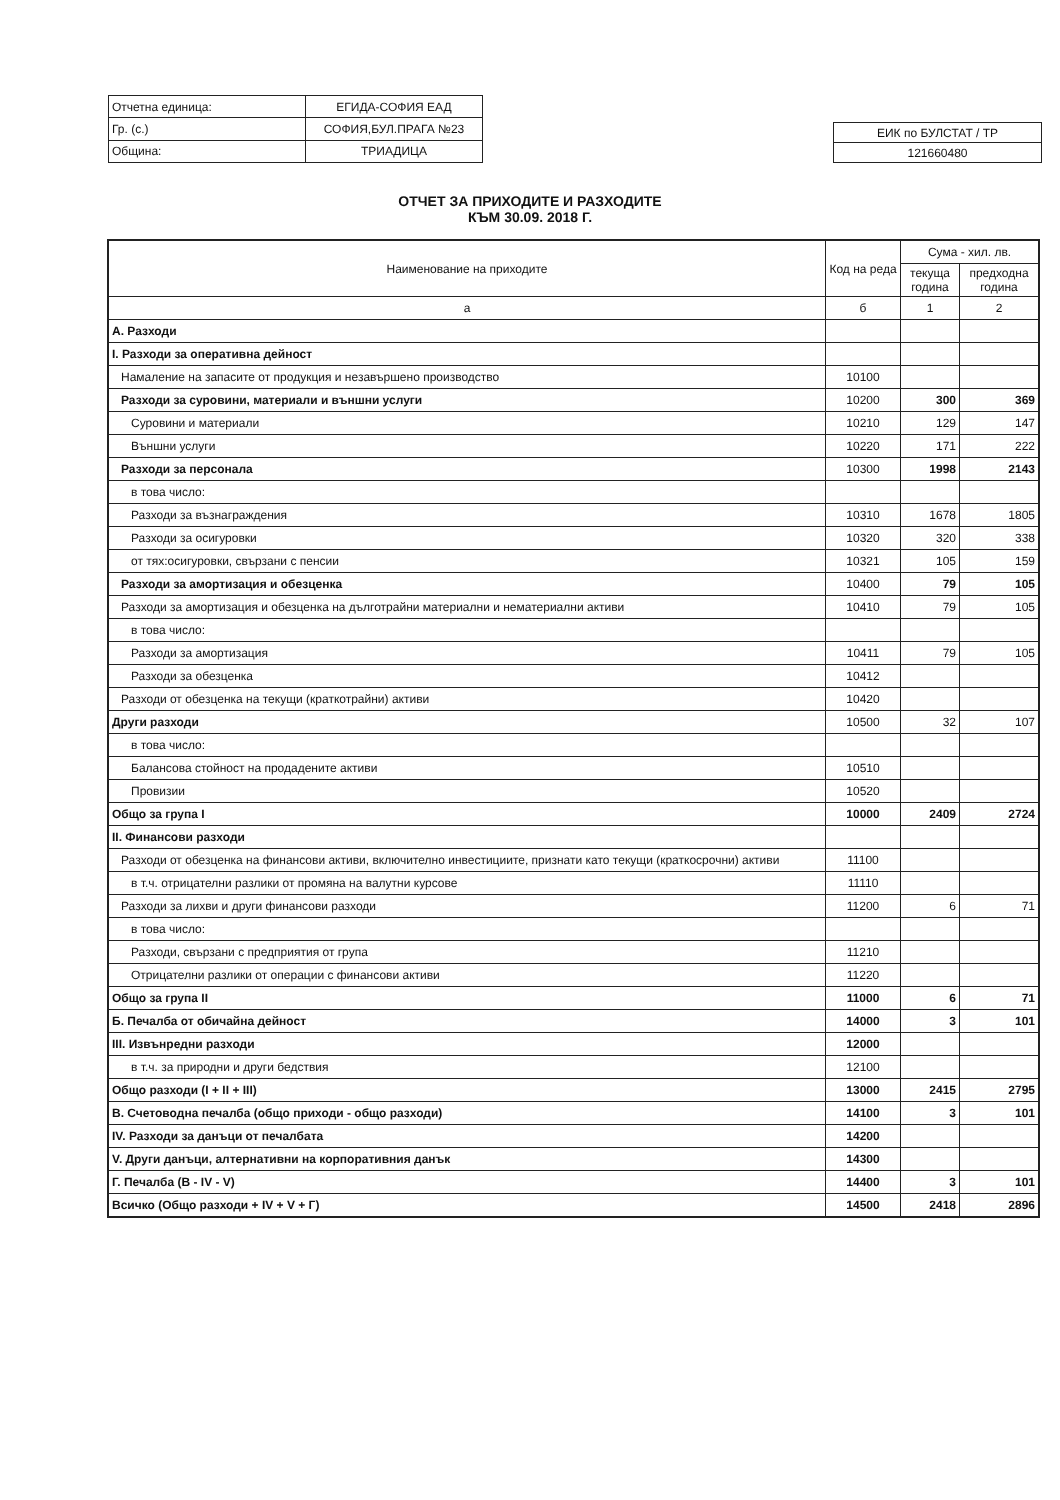| Отчетна единица: | ЕГИДА-СОФИЯ ЕАД |
| Гр. (с.) | СОФИЯ,БУЛ.ПРАГА №23 |
| Община: | ТРИАДИЦА |
| ЕИК по БУЛСТАТ / ТР |
| 121660480 |
ОТЧЕТ ЗА ПРИХОДИТЕ И РАЗХОДИТЕ
КЪМ 30.09. 2018 Г.
| Наименование на приходите | Код на реда | Сума - хил. лв. | |
| --- | --- | --- | --- |
| | | текуща година | предходна година |
| а | б | 1 | 2 |
| А. Разходи | | | |
| I. Разходи за оперативна дейност | | | |
| Намаление на запасите от продукция и незавършено производство | 10100 | | |
| Разходи за суровини, материали и външни услуги | 10200 | 300 | 369 |
| Суровини и материали | 10210 | 129 | 147 |
| Външни услуги | 10220 | 171 | 222 |
| Разходи за персонала | 10300 | 1998 | 2143 |
| в това число: | | | |
| Разходи за възнаграждения | 10310 | 1678 | 1805 |
| Разходи за осигуровки | 10320 | 320 | 338 |
| от тях:осигуровки, свързани с пенсии | 10321 | 105 | 159 |
| Разходи за амортизация и обезценка | 10400 | 79 | 105 |
| Разходи за амортизация и обезценка на дълготрайни материални и нематериални активи | 10410 | 79 | 105 |
| в това число: | | | |
| Разходи за амортизация | 10411 | 79 | 105 |
| Разходи за обезценка | 10412 | | |
| Разходи от обезценка на текущи (краткотрайни) активи | 10420 | | |
| Други разходи | 10500 | 32 | 107 |
| в това число: | | | |
| Балансова стойност на продадените активи | 10510 | | |
| Провизии | 10520 | | |
| Общо за група I | 10000 | 2409 | 2724 |
| II. Финансови разходи | | | |
| Разходи от обезценка на финансови активи, включително инвестициите, признати като текущи (краткосрочни) активи | 11100 | | |
| в т.ч. отрицателни разлики от промяна на валутни курсове | 11110 | | |
| Разходи за лихви и други финансови разходи | 11200 | 6 | 71 |
| в това число: | | | |
| Разходи, свързани с предприятия от група | 11210 | | |
| Отрицателни разлики от операции с финансови активи | 11220 | | |
| Общо за група II | 11000 | 6 | 71 |
| Б. Печалба от обичайна дейност | 14000 | 3 | 101 |
| III. Извънредни разходи | 12000 | | |
| в т.ч. за природни и други бедствия | 12100 | | |
| Общо разходи (I + II + III) | 13000 | 2415 | 2795 |
| В. Счетоводна печалба (общо приходи - общо разходи) | 14100 | 3 | 101 |
| IV. Разходи за данъци от печалбата | 14200 | | |
| V. Други данъци, алтернативни на корпоративния данък | 14300 | | |
| Г. Печалба (В - IV - V) | 14400 | 3 | 101 |
| Всичко (Общо разходи + IV + V + Г) | 14500 | 2418 | 2896 |